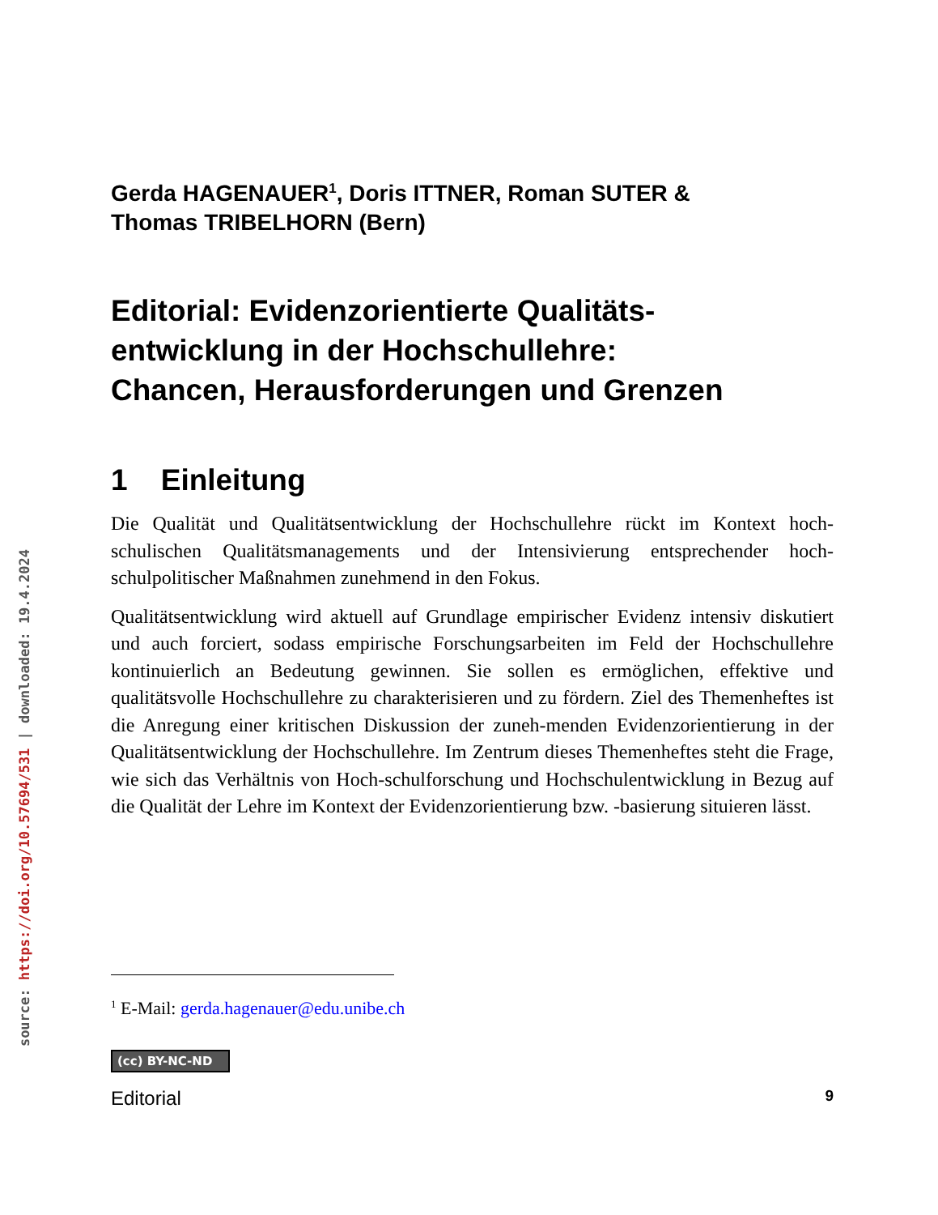source: https://doi.org/10.57694/531 | downloaded: 19.4.2024
Gerda HAGENAUER<sup>1</sup>, Doris ITTNER, Roman SUTER &
Thomas TRIBELHORN (Bern)
Editorial: Evidenzorientierte Qualitäts-
entwicklung in der Hochschullehre:
Chancen, Herausforderungen und Grenzen
1 Einleitung
Die Qualität und Qualitätsentwicklung der Hochschullehre rückt im Kontext hoch-schulischen Qualitätsmanagements und der Intensivierung entsprechender hoch-schulpolitischer Maßnahmen zunehmend in den Fokus.
Qualitätsentwicklung wird aktuell auf Grundlage empirischer Evidenz intensiv diskutiert und auch forciert, sodass empirische Forschungsarbeiten im Feld der Hochschullehre kontinuierlich an Bedeutung gewinnen. Sie sollen es ermöglichen, effektive und qualitätsvolle Hochschullehre zu charakterisieren und zu fördern. Ziel des Themenheftes ist die Anregung einer kritischen Diskussion der zuneh-menden Evidenzorientierung in der Qualitätsentwicklung der Hochschullehre. Im Zentrum dieses Themenheftes steht die Frage, wie sich das Verhältnis von Hoch-schulforschung und Hochschulentwicklung in Bezug auf die Qualität der Lehre im Kontext der Evidenzorientierung bzw. -basierung situieren lässt.
<sup>1</sup> E-Mail: gerda.hagenauer@edu.unibe.ch
(cc) BY-NC-ND
Editorial 9